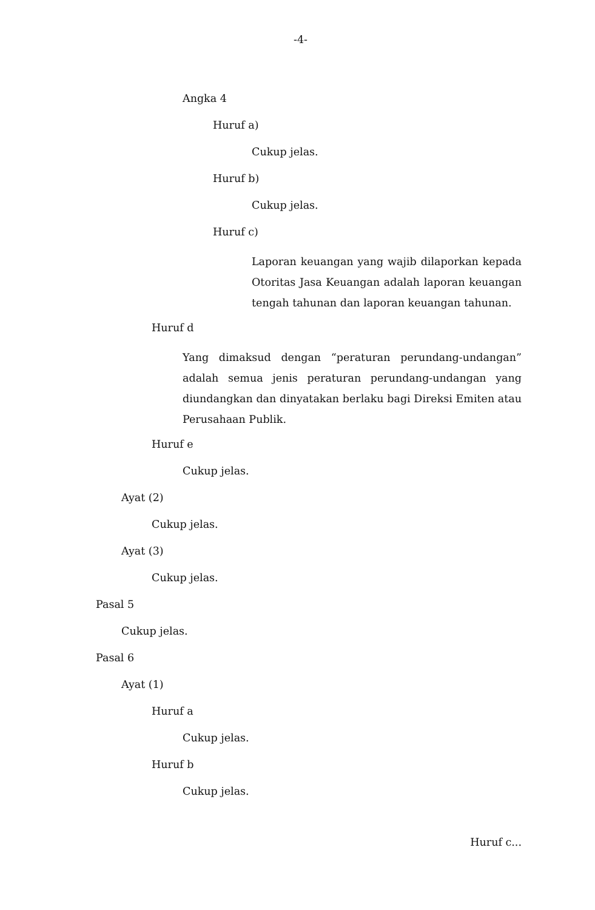-4-
Angka 4
Huruf a)
Cukup jelas.
Huruf b)
Cukup jelas.
Huruf c)
Laporan keuangan yang wajib dilaporkan kepada Otoritas Jasa Keuangan adalah laporan keuangan tengah tahunan dan laporan keuangan tahunan.
Huruf d
Yang dimaksud dengan “peraturan perundang-undangan” adalah semua jenis peraturan perundang-undangan yang diundangkan dan dinyatakan berlaku bagi Direksi Emiten atau Perusahaan Publik.
Huruf e
Cukup jelas.
Ayat (2)
Cukup jelas.
Ayat (3)
Cukup jelas.
Pasal 5
Cukup jelas.
Pasal 6
Ayat (1)
Huruf a
Cukup jelas.
Huruf b
Cukup jelas.
Huruf c...